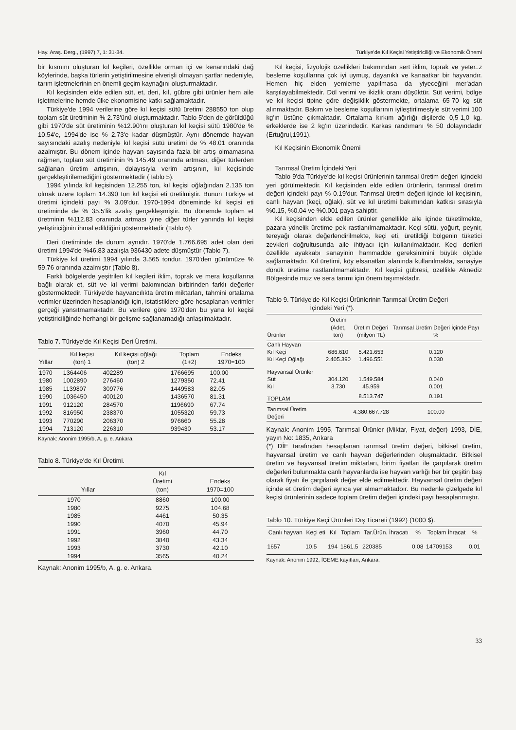Hay. Araş. Derg., (1997) 7, 1: 31-34. Türkiye'de Kıl Keçisi Yetiştiriciliği ve Ekonomik Önemi
bir kısmını oluşturan kıl keçileri, özellikle orman içi ve kenarındaki dağ köylerinde, başka türlerin yetiştirilmesine elverişli olmayan şartlar nedeniyle, tarım işletmelerinin en önemli geçim kaynağını oluşturmaktadır.
Kıl keçisinden elde edilen süt, et, deri, kıl, gübre gibi ürünler hem aile işletmelerine hemde ülke ekonomisine katkı sağlamaktadır.
Türkiye'de 1994 verilerine göre kıl keçisi sütü üretimi 288550 ton olup toplam süt üretiminin % 2.73'ünü oluşturmaktadır. Tablo 5'den de görüldüğü gibi 1970'de süt üretiminin %12.90'ını oluşturan kıl keçisi sütü 1980'de % 10.54'e, 1994'de ise % 2.73'e kadar düşmüştür. Aynı dönemde hayvan sayısındaki azalış nedeniyle kıl keçisi sütü üretimi de % 48.01 oranında azalmıştır. Bu dönem içinde hayvan sayısında fazla bir artış olmamasına rağmen, toplam süt üretiminin % 145.49 oranında artması, diğer türlerden sağlanan üretim artışının, dolayısıyla verim artışının, kıl keçisinde gerçekleştirilemediğini göstermektedir (Tablo 5).
1994 yılında kıl keçisinden 12.255 ton, kıl keçisi oğlağından 2.135 ton olmak üzere toplam 14.390 ton kıl keçisi eti üretilmiştir. Bunun Türkiye et üretimi içindeki payı % 3.09'dur. 1970-1994 döneminde kıl keçisi eti üretiminde de % 35.5'lik azalış gerçekleşmiştir. Bu dönemde toplam et üretminin %112.83 oranında artması yine diğer türler yanında kıl keçisi yetiştiriciğinin ihmal edildiğini göstermektedir (Tablo 6).
Deri üretiminde de durum aynıdır. 1970'de 1.766.695 adet olan deri üretimi 1994'de %46,83 azalışla 936430 adete düşmüştür (Tablo 7).
Türkiye kıl üretimi 1994 yılında 3.565 tondur. 1970'den günümüze % 59.76 oranında azalmıştır (Tablo 8).
Farklı bölgelerde yeşitrilen kıl keçileri iklim, toprak ve mera koşullarına bağlı olarak et, süt ve kıl verimi bakımından birbirinden farklı değerler göstermektedir. Türkiye'de hayvancılıkta üretim miktarları, tahmini ortalama verimler üzerinden hesaplandığı için, istatistiklere göre hesaplanan verimler gerçeği yansıtmamaktadır. Bu verilere göre 1970'den bu yana kıl keçisi yetiştiriciliğinde herhangi bir gelişme sağlanamadığı anlaşılmaktadır.
Tablo 7. Türkiye'de Kıl Keçisi Deri Üretimi.
| Yıllar | Kıl keçisi (ton) 1 | Kıl keçisi oğlağı (ton) 2 | Toplam (1+2) | Endeks 1970=100 |
| --- | --- | --- | --- | --- |
| 1970 | 1364406 | 402289 | 1766695 | 100.00 |
| 1980 | 1002890 | 276460 | 1279350 | 72.41 |
| 1985 | 1139807 | 309776 | 1449583 | 82.05 |
| 1990 | 1036450 | 400120 | 1436570 | 81.31 |
| 1991 | 912120 | 284570 | 1196690 | 67.74 |
| 1992 | 816950 | 238370 | 1055320 | 59.73 |
| 1993 | 770290 | 206370 | 976660 | 55.28 |
| 1994 | 713120 | 226310 | 939430 | 53.17 |
Kaynak: Anonim 1995/b, A. g. e. Ankara.
Tablo 8. Türkiye'de Kıl Üretimi.
| Yıllar | Kıl Üretimi (ton) | Endeks 1970=100 |
| --- | --- | --- |
| 1970 | 8860 | 100.00 |
| 1980 | 9275 | 104.68 |
| 1985 | 4461 | 50.35 |
| 1990 | 4070 | 45.94 |
| 1991 | 3960 | 44.70 |
| 1992 | 3840 | 43.34 |
| 1993 | 3730 | 42.10 |
| 1994 | 3565 | 40.24 |
Kaynak: Anonim 1995/b, A. g. e. Ankara.
Kıl keçisi, fizyolojik özellikleri bakımından sert iklim, toprak ve yeter..z besleme koşullarına çok iyi uymuş, dayanıklı ve kanaatkar bir hayvandır. Hemen hiç elden yemleme yapılmasa da yiyeceğini mer'adan karşılayabilmektedir. Döl verimi ve ikizlik oranı düşüktür. Süt verimi, bölge ve kıl keçisi tipine göre değişiklik göstermekte, ortalama 65-70 kg süt alınmaktadır. Bakım ve besleme koşullarının iyileştirilmesiyle süt verimi 100 kg'ın üstüne çıkmaktadır. Ortalama kırkım ağırlığı dişilerde 0,5-1,0 kg. erkeklerde ise 2 kg'ın üzerindedir. Karkas randımanı % 50 dolayındadır (Ertuğrul,1991).
Kıl Keçisinin Ekonomik Önemi
Tarımsal Üretim İçindeki Yeri
Tablo 9'da Türkiye'de kıl keçisi ürünlerinin tarımsal üretim değeri içindeki yeri görülmektedir. Kıl keçisinden elde edilen ürünlerin, tarımsal üretim değeri içindeki payı % 0.19'dur. Tarımsal üretim değeri içinde kıl keçisinin, canlı hayvan (keçi, oğlak), süt ve kıl üretimi bakımından katkısı sırasıyla %0.15, %0.04 ve %0.001 paya sahiptir.
Kıl keçisinden elde edilen ürünler genellikle aile içinde tüketilmekte, pazara yönelik üretime pek rastlanılmamaktadır. Keçi sütü, yoğurt, peynir, tereyağı olarak değerlendirilmekte, keçi eti, üretildiği bölgenin tüketici zevkleri doğrultusunda aile ihtiyacı için kullanılmaktadır. Keçi derileri özellikle ayakkabı sanayinin hammadde gereksinimini büyük ölçüde sağlamaktadır. Kıl üretimi, köy elsanatları alanında kullanılmakta, sanayiye dönük üretime rastlanılmamaktadır. Kıl keçisi gübresi, özellikle Aknediz Bölgesinde muz ve sera tarımı için önem taşımaktadır.
Tablo 9. Türkiye'de Kıl Keçisi Ürünlerinin Tarımsal Üretim Değeri
İçindeki Yeri (*).
| Ürünler | Üretim (Adet, ton) | Üretim Değeri (milyon TL) | Tarımsal Üretim Değeri İçinde Payı % |
| --- | --- | --- | --- |
| Canlı Hayvan | | | |
| Kıl Keçi | 686.610 | 5.421.653 | 0.120 |
| Kıl Keçi Oğlağı | 2.405.390 | 1.496.551 | 0.030 |
| Hayvansal Ürünler | | | |
| Süt | 304.120 | 1.549.584 | 0.040 |
| Kıl | 3.730 | 45.959 | 0.001 |
| TOPLAM | | 8.513.747 | 0.191 |
| Tarımsal Üretim Değeri | | 4.380.667.728 | 100.00 |
Kaynak: Anonim 1995, Tarımsal Ürünler (Miktar, Fiyat, değer) 1993, DİE, yayın No: 1835, Ankara
(*) DİE tarafından hesaplanan tarımsal üretim değeri, bitkisel üretim, hayvansal üretim ve canlı hayvan değerlerinden oluşmaktadır. Bitkisel üretim ve hayvansal üretim miktarları, birim fiyatları ile çarpılarak üretim değerleri bulunmakta canlı hayvanlarda ise hayvan varlığı her bir çeşitin baş olarak fiyatı ile çarpılarak değer elde edilmektedir. Hayvansal üretim değeri içinde et üretim değeri ayrıca yer almamaktadoır. Bu nedenle çizelgede kıl keçisi ürünlerinin sadece toplam üretim değeri içindeki payı hesaplanmıştır.
Tablo 10. Türkiye Keçi Ürünleri Dış Ticareti (1992) (1000 $).
| Canlı hayvan | Keçi eti | Kıl | Toplam | Tar.Ürün. İhracatı | % | Toplam İhracat | % |
| --- | --- | --- | --- | --- | --- | --- | --- |
| 1657 | 10.5 | 194 | 1861.5 | 220385 | 0.08 | 14709153 | 0.01 |
Kaynak: Anonim 1992, İGEME kayıtları, Ankara.
33